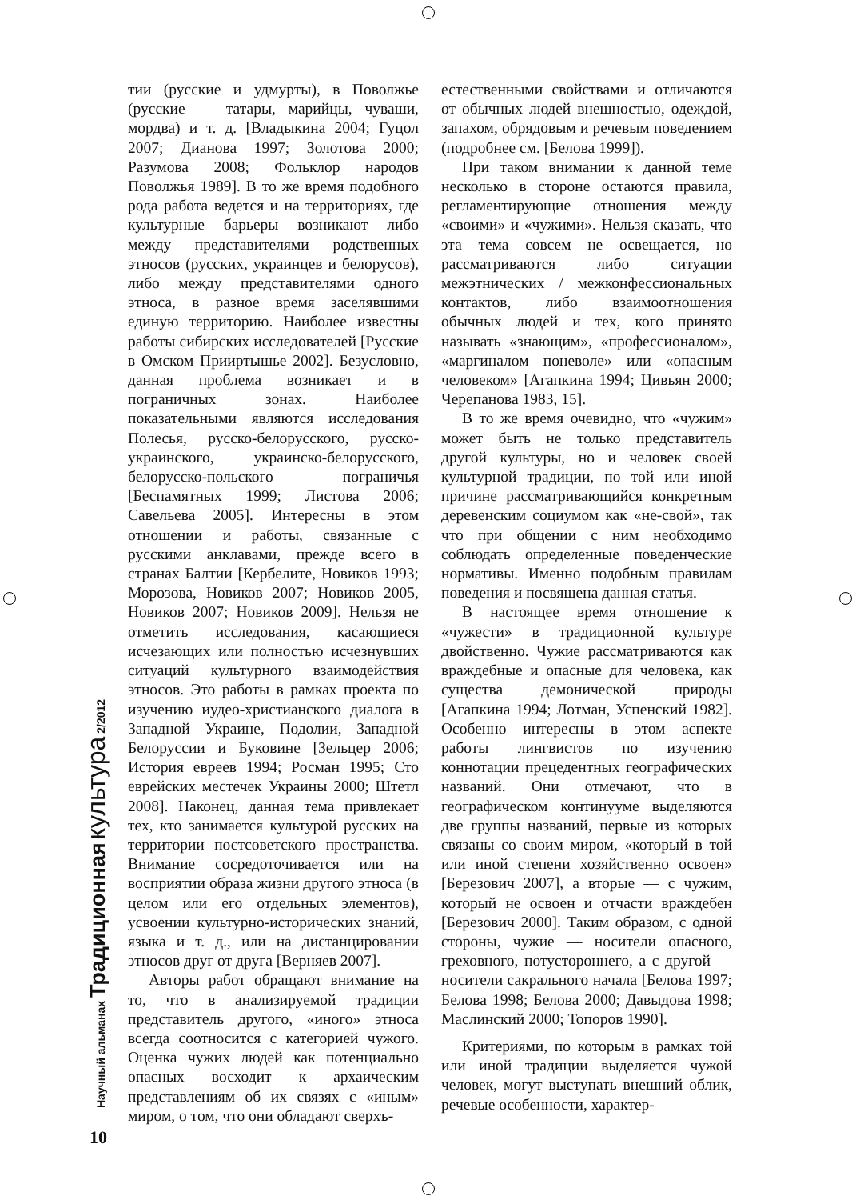тии (русские и удмурты), в Поволжье (русские — татары, марийцы, чуваши, мордва) и т. д. [Владыкина 2004; Гуцол 2007; Дианова 1997; Золотова 2000; Разумова 2008; Фольклор народов Поволжья 1989]. В то же время подобного рода работа ведется и на территориях, где культурные барьеры возникают либо между представителями родственных этносов (русских, украинцев и белорусов), либо между представителями одного этноса, в разное время заселявшими единую территорию. Наиболее известны работы сибирских исследователей [Русские в Омском Прииртышье 2002]. Безусловно, данная проблема возникает и в пограничных зонах. Наиболее показательными являются исследования Полесья, русско-белорусского, русско-украинского, украинско-белорусского, белорусско-польского пограничья [Беспамятных 1999; Листова 2006; Савельева 2005]. Интересны в этом отношении и работы, связанные с русскими анклавами, прежде всего в странах Балтии [Кербелите, Новиков 1993; Морозова, Новиков 2007; Новиков 2005, Новиков 2007; Новиков 2009]. Нельзя не отметить исследования, касающиеся исчезающих или полностью исчезнувших ситуаций культурного взаимодействия этносов. Это работы в рамках проекта по изучению иудео-христианского диалога в Западной Украине, Подолии, Западной Белоруссии и Буковине [Зельцер 2006; История евреев 1994; Росман 1995; Сто еврейских местечек Украины 2000; Штетл 2008]. Наконец, данная тема привлекает тех, кто занимается культурой русских на территории постсоветского пространства. Внимание сосредоточивается или на восприятии образа жизни другого этноса (в целом или его отдельных элементов), усвоении культурно-исторических знаний, языка и т. д., или на дистанцировании этносов друг от друга [Верняев 2007].
Авторы работ обращают внимание на то, что в анализируемой традиции представитель другого, «иного» этноса всегда соотносится с категорией чужого. Оценка чужих людей как потенциально опасных восходит к архаическим представлениям об их связях с «иным» миром, о том, что они обладают сверхъ-
естественными свойствами и отличаются от обычных людей внешностью, одеждой, запахом, обрядовым и речевым поведением (подробнее см. [Белова 1999]).
При таком внимании к данной теме несколько в стороне остаются правила, регламентирующие отношения между «своими» и «чужими». Нельзя сказать, что эта тема совсем не освещается, но рассматриваются либо ситуации межэтнических / межконфессиональных контактов, либо взаимоотношения обычных людей и тех, кого принято называть «знающим», «профессионалом», «маргиналом поневоле» или «опасным человеком» [Агапкина 1994; Цивьян 2000; Черепанова 1983, 15].
В то же время очевидно, что «чужим» может быть не только представитель другой культуры, но и человек своей культурной традиции, по той или иной причине рассматривающийся конкретным деревенским социумом как «не-свой», так что при общении с ним необходимо соблюдать определенные поведенческие нормативы. Именно подобным правилам поведения и посвящена данная статья.
В настоящее время отношение к «чужести» в традиционной культуре двойственно. Чужие рассматриваются как враждебные и опасные для человека, как существа демонической природы [Агапкина 1994; Лотман, Успенский 1982]. Особенно интересны в этом аспекте работы лингвистов по изучению коннотации прецедентных географических названий. Они отмечают, что в географическом континууме выделяются две группы названий, первые из которых связаны со своим миром, «который в той или иной степени хозяйственно освоен» [Березович 2007], а вторые — с чужим, который не освоен и отчасти враждебен [Березович 2000]. Таким образом, с одной стороны, чужие — носители опасного, греховного, потустороннего, а с другой — носители сакрального начала [Белова 1997; Белова 1998; Белова 2000; Давыдова 1998; Маслинский 2000; Топоров 1990].
Критериями, по которым в рамках той или иной традиции выделяется чужой человек, могут выступать внешний облик, речевые особенности, характер-
Научный альманах Традиционная культура 2/2012
10